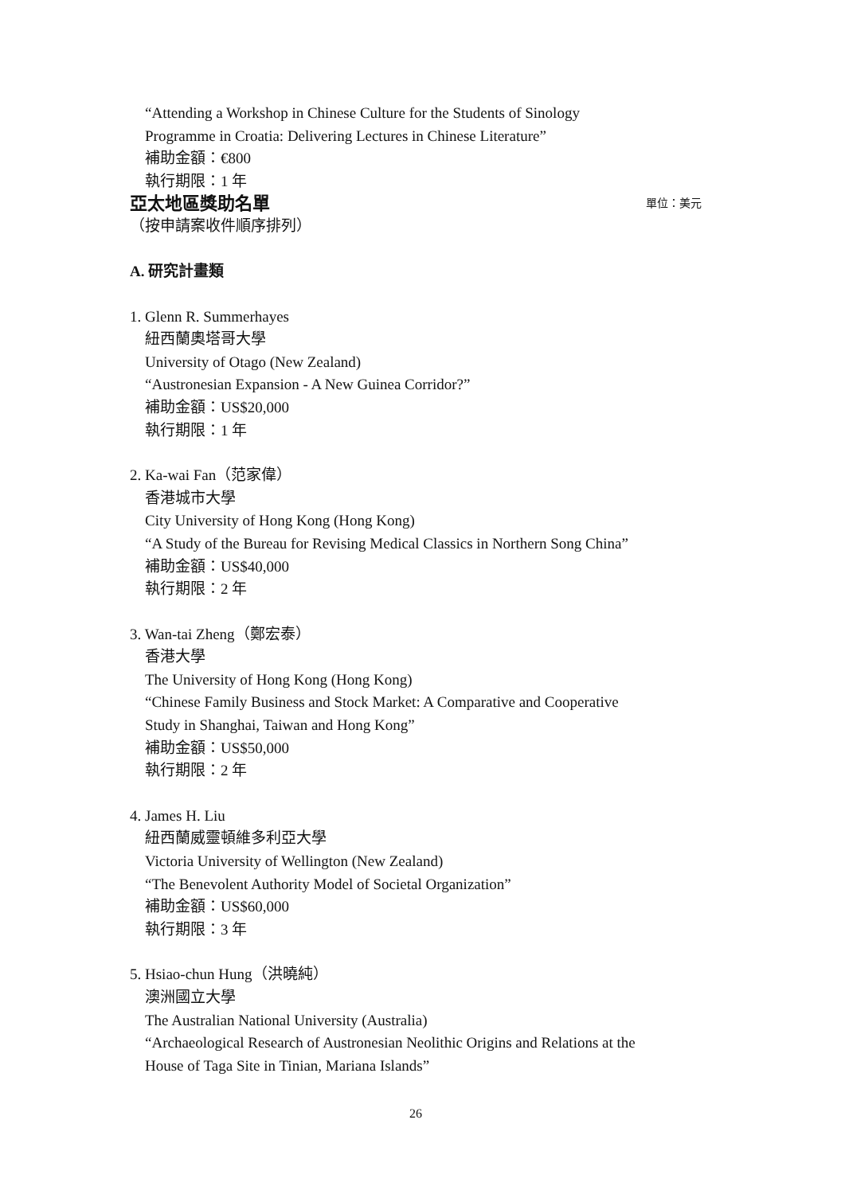“Attending a Workshop in Chinese Culture for the Students of Sinology
Programme in Croatia: Delivering Lectures in Chinese Literature”
補助金額：€800
執行期限：1 年
亞太地區獎助名單 單位：美元
（按申請案收件順序排列）
A. 研究計畫類
1. Glenn R. Summerhayes
紐西蘭奧塔哥大學
University of Otago (New Zealand)
“Austronesian Expansion - A New Guinea Corridor?”
補助金額：US$20,000
執行期限：1 年
2. Ka-wai Fan（范家偉）
香港城市大學
City University of Hong Kong (Hong Kong)
“A Study of the Bureau for Revising Medical Classics in Northern Song China”
補助金額：US$40,000
執行期限：2 年
3. Wan-tai Zheng（鄭宏泰）
香港大學
The University of Hong Kong (Hong Kong)
“Chinese Family Business and Stock Market: A Comparative and Cooperative
Study in Shanghai, Taiwan and Hong Kong”
補助金額：US$50,000
執行期限：2 年
4. James H. Liu
紐西蘭威靈頓維多利亞大學
Victoria University of Wellington (New Zealand)
“The Benevolent Authority Model of Societal Organization”
補助金額：US$60,000
執行期限：3 年
5. Hsiao-chun Hung（洪曉純）
澳洲國立大學
The Australian National University (Australia)
“Archaeological Research of Austronesian Neolithic Origins and Relations at the
House of Taga Site in Tinian, Mariana Islands”
26